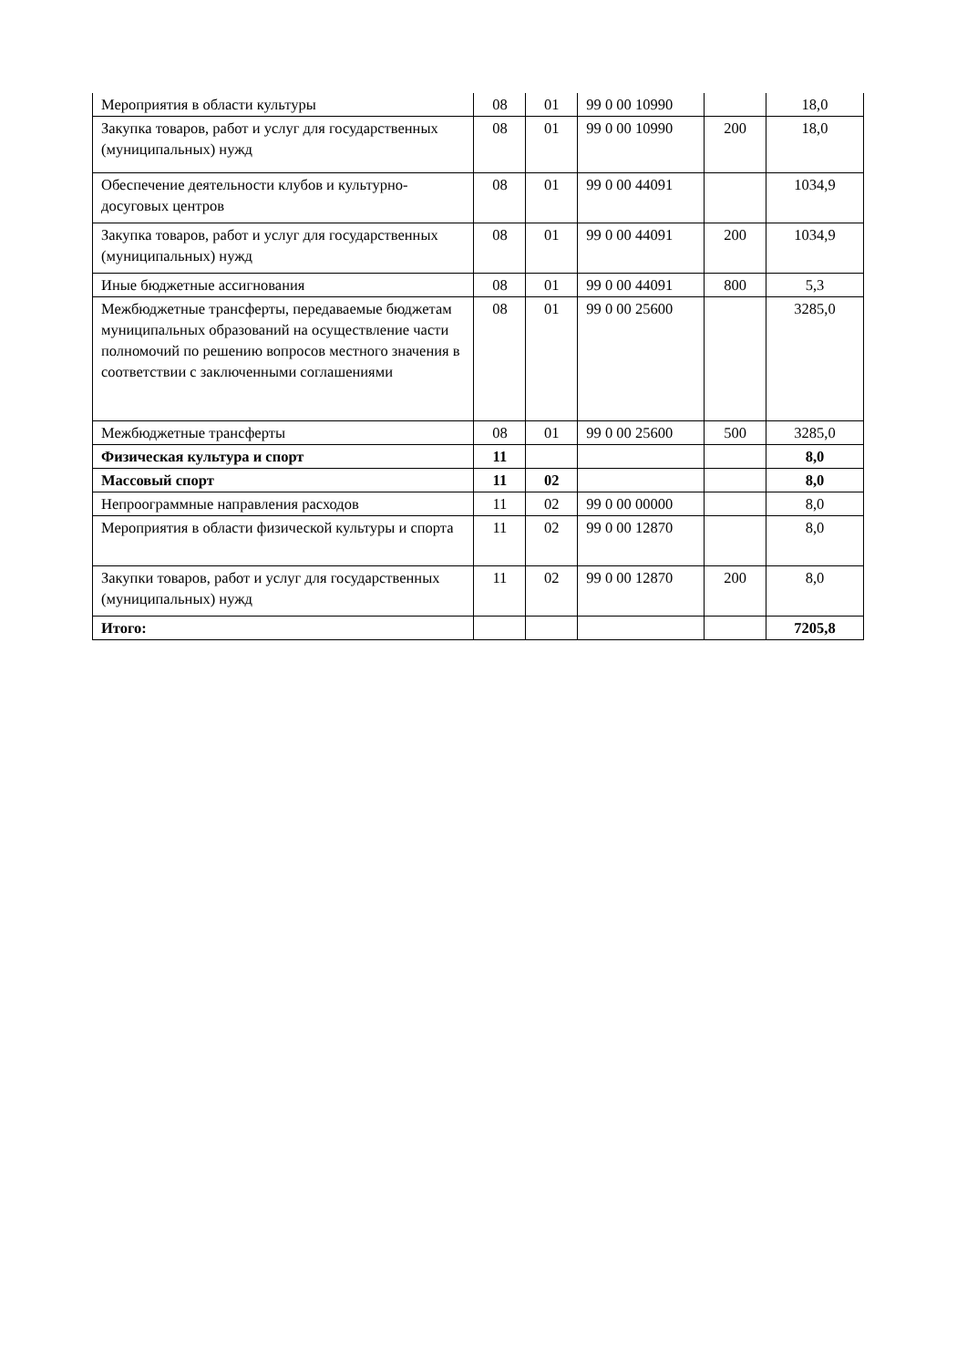| Мероприятия в области культуры | 08 | 01 | 99 0 00 10990 | | 18,0 |
| Закупка товаров, работ и услуг для государственных (муниципальных) нужд | 08 | 01 | 99 0 00 10990 | 200 | 18,0 |
| Обеспечение деятельности клубов и культурно-досуговых центров | 08 | 01 | 99 0 00 44091 | | 1034,9 |
| Закупка товаров, работ и услуг для государственных (муниципальных) нужд | 08 | 01 | 99 0 00 44091 | 200 | 1034,9 |
| Иные бюджетные ассигнования | 08 | 01 | 99 0 00 44091 | 800 | 5,3 |
| Межбюджетные трансферты, передаваемые бюджетам муниципальных образований на осуществление части полномочий по решению вопросов местного значения в соответствии с заключенными соглашениями | 08 | 01 | 99 0 00 25600 | | 3285,0 |
| Межбюджетные трансферты | 08 | 01 | 99 0 00 25600 | 500 | 3285,0 |
| Физическая культура и спорт | 11 | | | | 8,0 |
| Массовый спорт | 11 | 02 | | | 8,0 |
| Непроограммные направления расходов | 11 | 02 | 99 0 00 00000 | | 8,0 |
| Мероприятия в области физической культуры и спорта | 11 | 02 | 99 0 00 12870 | | 8,0 |
| Закупки товаров, работ и услуг для государственных (муниципальных) нужд | 11 | 02 | 99 0 00 12870 | 200 | 8,0 |
| Итого: | | | | | 7205,8 |